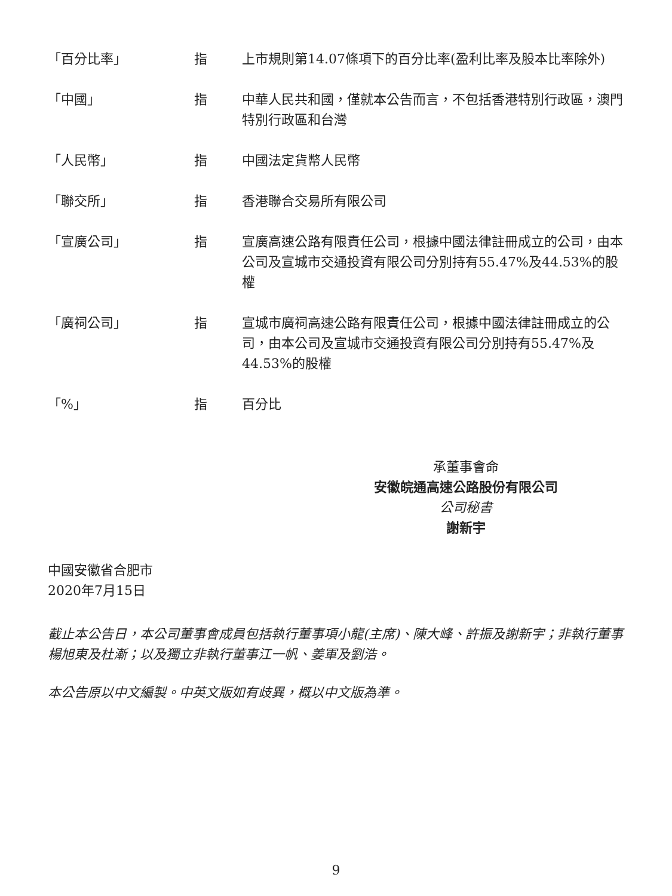| 「百分比率」 | 指 | 上市規則第14.07條項下的百分比率(盈利比率及股本比率除外) |
| 「中國」 | 指 | 中華人民共和國，僅就本公告而言，不包括香港特別行政區，澳門特別行政區和台灣 |
| 「人民幣」 | 指 | 中國法定貨幣人民幣 |
| 「聯交所」 | 指 | 香港聯合交易所有限公司 |
| 「宣廣公司」 | 指 | 宣廣高速公路有限責任公司，根據中國法律註冊成立的公司，由本公司及宣城市交通投資有限公司分別持有55.47%及44.53%的股權 |
| 「廣祠公司」 | 指 | 宣城市廣祠高速公路有限責任公司，根據中國法律註冊成立的公司，由本公司及宣城市交通投資有限公司分別持有55.47%及44.53%的股權 |
| 「%」 | 指 | 百分比 |
承董事會命
安徽皖通高速公路股份有限公司
公司秘書
謝新宇
中國安徽省合肥市
2020年7月15日
截止本公告日，本公司董事會成員包括執行董事項小龍(主席)、陳大峰、許振及謝新宇；非執行董事楊旭東及杜漸；以及獨立非執行董事江一帆、姜軍及劉浩。
本公告原以中文編製。中英文版如有歧異，概以中文版為準。
9